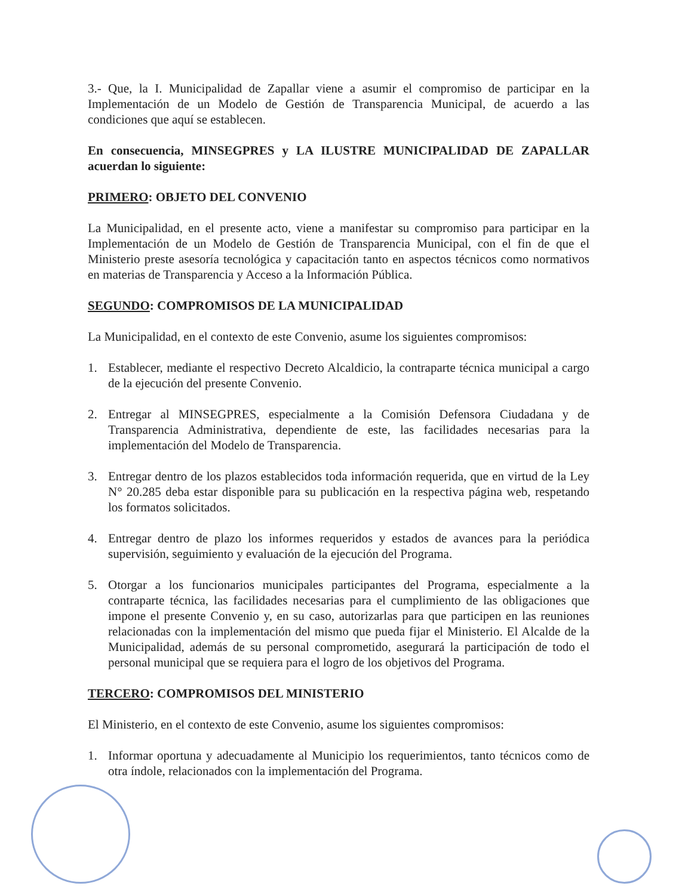3.- Que, la I. Municipalidad de Zapallar viene a asumir el compromiso de participar en la Implementación de un Modelo de Gestión de Transparencia Municipal, de acuerdo a las condiciones que aquí se establecen.
En consecuencia, MINSEGPRES y LA ILUSTRE MUNICIPALIDAD DE ZAPALLAR acuerdan lo siguiente:
PRIMERO: OBJETO DEL CONVENIO
La Municipalidad, en el presente acto, viene a manifestar su compromiso para participar en la Implementación de un Modelo de Gestión de Transparencia Municipal, con el fin de que el Ministerio preste asesoría tecnológica y capacitación tanto en aspectos técnicos como normativos en materias de Transparencia y Acceso a la Información Pública.
SEGUNDO: COMPROMISOS DE LA MUNICIPALIDAD
La Municipalidad, en el contexto de este Convenio, asume los siguientes compromisos:
1. Establecer, mediante el respectivo Decreto Alcaldicio, la contraparte técnica municipal a cargo de la ejecución del presente Convenio.
2. Entregar al MINSEGPRES, especialmente a la Comisión Defensora Ciudadana y de Transparencia Administrativa, dependiente de este, las facilidades necesarias para la implementación del Modelo de Transparencia.
3. Entregar dentro de los plazos establecidos toda información requerida, que en virtud de la Ley N° 20.285 deba estar disponible para su publicación en la respectiva página web, respetando los formatos solicitados.
4. Entregar dentro de plazo los informes requeridos y estados de avances para la periódica supervisión, seguimiento y evaluación de la ejecución del Programa.
5. Otorgar a los funcionarios municipales participantes del Programa, especialmente a la contraparte técnica, las facilidades necesarias para el cumplimiento de las obligaciones que impone el presente Convenio y, en su caso, autorizarlas para que participen en las reuniones relacionadas con la implementación del mismo que pueda fijar el Ministerio. El Alcalde de la Municipalidad, además de su personal comprometido, asegurará la participación de todo el personal municipal que se requiera para el logro de los objetivos del Programa.
TERCERO: COMPROMISOS DEL MINISTERIO
El Ministerio, en el contexto de este Convenio, asume los siguientes compromisos:
1. Informar oportuna y adecuadamente al Municipio los requerimientos, tanto técnicos como de otra índole, relacionados con la implementación del Programa.